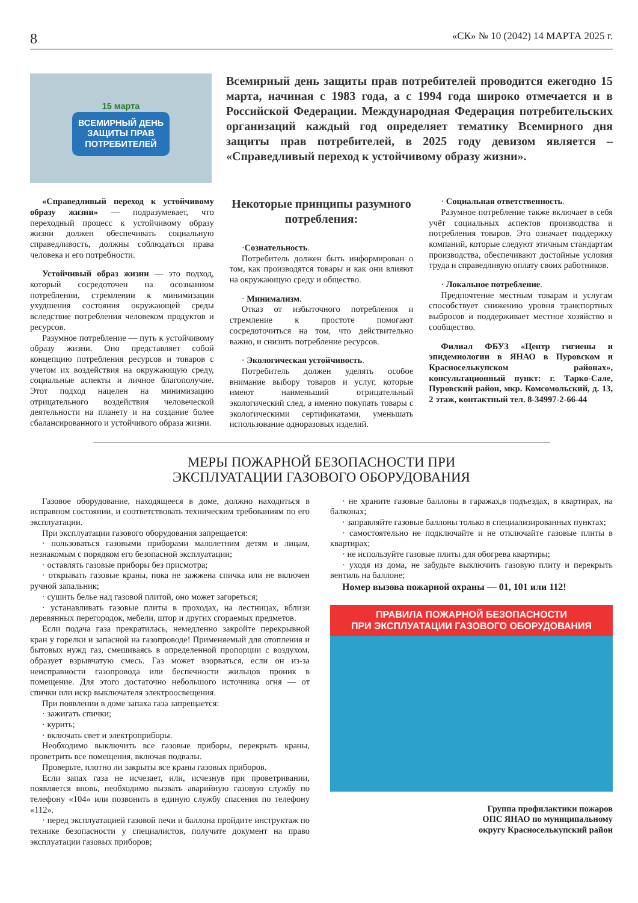8 «СК» № 10 (2042) 14 МАРТА 2025 г.
15 марта
ВСЕМИРНЫЙ ДЕНЬ
ЗАЩИТЫ ПРАВ
ПОТРЕБИТЕЛЕЙ
Всемирный день защиты прав потребителей проводится ежегодно 15 марта, начиная с 1983 года, а с 1994 года широко отмечается и в Российской Федерации. Международная Федерация потребительских организаций каждый год определяет тематику Всемирного дня защиты прав потребителей, в 2025 году девизом является – «Справедливый переход к устойчивому образу жизни».
«Справедливый переход к устойчивому образу жизни» — подразумевает, что переходный процесс к устойчивому образу жизни должен обеспечивать социальную справедливость, должны соблюдаться права человека и его потребности.
Устойчивый образ жизни — это подход, который сосредоточен на осознанном потреблении, стремлении к минимизации ухудшения состояния окружающей среды вследствие потребления человеком продуктов и ресурсов.
Разумное потребление — путь к устойчивому образу жизни. Оно представляет собой концепцию потребления ресурсов и товаров с учетом их воздействия на окружающую среду, социальные аспекты и личное благополучие. Этот подход нацелен на минимизацию отрицательного воздействия человеческой деятельности на планету и на создание более сбалансированного и устойчивого образа жизни.
Некоторые принципы разумного потребления:
·Сознательность.
Потребитель должен быть информирован о том, как производятся товары и как они влияют на окружающую среду и общество.
· Минимализм.
Отказ от избыточного потребления и стремление к простоте помогают сосредоточиться на том, что действительно важно, и снизить потребление ресурсов.
· Экологическая устойчивость.
Потребитель должен уделять особое внимание выбору товаров и услуг, которые имеют наименьший отрицательный экологический след, а именно покупать товары с экологическими сертификатами, уменьшать использование одноразовых изделий.
· Социальная ответственность.
Разумное потребление также включает в себя учёт социальных аспектов производства и потребления товаров. Это означает поддержку компаний, которые следуют этичным стандартам производства, обеспечивают достойные условия труда и справедливую оплату своих работников.
· Локальное потребление.
Предпочтение местным товарам и услугам способствует снижению уровня транспортных выбросов и поддерживает местное хозяйство и сообщество.
Филиал ФБУЗ «Центр гигиены и эпидемиологии в ЯНАО в Пуровском и Красноселькупском районах», консультационный пункт: г. Тарко-Сале, Пуровский район, мкр. Комсомольский, д. 13, 2 этаж, контактный тел. 8-34997-2-66-44
МЕРЫ ПОЖАРНОЙ БЕЗОПАСНОСТИ ПРИ
ЭКСПЛУАТАЦИИ ГАЗОВОГО ОБОРУДОВАНИЯ
Газовое оборудование, находящееся в доме, должно находиться в исправном состоянии, и соответствовать техническим требованиям по его эксплуатации.
При эксплуатации газового оборудования запрещается:
· пользоваться газовыми приборами малолетним детям и лицам, незнакомым с порядком его безопасной эксплуатации;
· оставлять газовые приборы без присмотра;
· открывать газовые краны, пока не зажжена спичка или не включен ручной запальник;
· сушить белье над газовой плитой, оно может загореться;
· устанавливать газовые плиты в проходах, на лестницах, вблизи деревянных перегородок, мебели, штор и других сгораемых предметов.
Если подача газа прекратилась, немедленно закройте перекрывной кран у горелки и запасной на газопроводе! Применяемый для отопления и бытовых нужд газ, смешиваясь в определенной пропорции с воздухом, образует взрывчатую смесь. Газ может взорваться, если он из-за неисправности газопровода или беспечности жильцов проник в помещение. Для этого достаточно небольшого источника огня — от спички или искр выключателя электроосвещения.
При появлении в доме запаха газа запрещается:
· зажигать спички;
· курить;
· включать свет и электроприборы.
Необходимо выключить все газовые приборы, перекрыть краны, проветрить все помещения, включая подвалы.
Проверьте, плотно ли закрыты все краны газовых приборов.
Если запах газа не исчезает, или, исчезнув при проветривании, появляется вновь, необходимо вызвать аварийную газовую службу по телефону «104» или позвонить в единую службу спасения по телефону «112».
· перед эксплуатацией газовой печи и баллона пройдите инструктаж по технике безопасности у специалистов, получите документ на право эксплуатации газовых приборов;
· не храните газовые баллоны в гаражах,в подъездах, в квартирах, на балконах;
· заправляйте газовые баллоны только в специализированных пунктах;
· самостоятельно не подключайте и не отключайте газовые плиты в квартирах;
· не используйте газовые плиты для обогрева квартиры;
· уходя из дома, не забудьте выключить газовую плиту и перекрыть вентиль на баллоне;
Номер вызова пожарной охраны — 01, 101 или 112!
ПРАВИЛА ПОЖАРНОЙ БЕЗОПАСНОСТИ
ПРИ ЭКСПЛУАТАЦИИ ГАЗОВОГО ОБОРУДОВАНИЯ
Группа профилактики пожаров
ОПС ЯНАО по муниципальному
округу Красноселькупский район